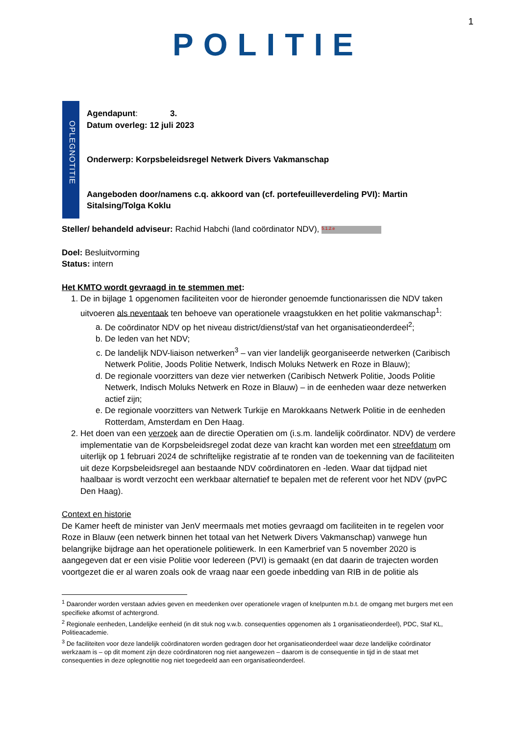1
POLITIE
OPLEGNOTITIE
Agendapunt: 3.
Datum overleg: 12 juli 2023
Onderwerp: Korpsbeleidsregel Netwerk Divers Vakmanschap
Aangeboden door/namens c.q. akkoord van (cf. portefeuilleverdeling PVI): Martin Sitalsing/Tolga Koklu
Steller/ behandeld adviseur: Rachid Habchi (land coördinator NDV), 5.1.2.e
Doel: Besluitvorming
Status: intern
Het KMTO wordt gevraagd in te stemmen met:
1. De in bijlage 1 opgenomen faciliteiten voor de hieronder genoemde functionarissen die NDV taken uitvoeren als neventaak ten behoeve van operationele vraagstukken en het politie vakmanschap<sup>1</sup>:
a. De coördinator NDV op het niveau district/dienst/staf van het organisatieonderdeel<sup>2</sup>;
b. De leden van het NDV;
c. De landelijk NDV-liaison netwerken<sup>3</sup> – van vier landelijk georganiseerde netwerken (Caribisch Netwerk Politie, Joods Politie Netwerk, Indisch Moluks Netwerk en Roze in Blauw);
d. De regionale voorzitters van deze vier netwerken (Caribisch Netwerk Politie, Joods Politie Netwerk, Indisch Moluks Netwerk en Roze in Blauw) – in de eenheden waar deze netwerken actief zijn;
e. De regionale voorzitters van Netwerk Turkije en Marokkaans Netwerk Politie in de eenheden Rotterdam, Amsterdam en Den Haag.
2. Het doen van een verzoek aan de directie Operatien om (i.s.m. landelijk coördinator. NDV) de verdere implementatie van de Korpsbeleidsregel zodat deze van kracht kan worden met een streefdatum om uiterlijk op 1 februari 2024 de schriftelijke registratie af te ronden van de toekenning van de faciliteiten uit deze Korpsbeleidsregel aan bestaande NDV coördinatoren en -leden. Waar dat tijdpad niet haalbaar is wordt verzocht een werkbaar alternatief te bepalen met de referent voor het NDV (pvPC Den Haag).
Context en historie
De Kamer heeft de minister van JenV meermaals met moties gevraagd om faciliteiten in te regelen voor Roze in Blauw (een netwerk binnen het totaal van het Netwerk Divers Vakmanschap) vanwege hun belangrijke bijdrage aan het operationele politiewerk. In een Kamerbrief van 5 november 2020 is aangegeven dat er een visie Politie voor Iedereen (PVI) is gemaakt (en dat daarin de trajecten worden voortgezet die er al waren zoals ook de vraag naar een goede inbedding van RIB in de politie als
<sup>1</sup> Daaronder worden verstaan advies geven en meedenken over operationele vragen of knelpunten m.b.t. de omgang met burgers met een specifieke afkomst of achtergrond.
<sup>2</sup> Regionale eenheden, Landelijke eenheid (in dit stuk nog v.w.b. consequenties opgenomen als 1 organisatieonderdeel), PDC, Staf KL, Politieacademie.
<sup>3</sup> De faciliteiten voor deze landelijk coördinatoren worden gedragen door het organisatieonderdeel waar deze landelijke coördinator werkzaam is – op dit moment zijn deze coördinatoren nog niet aangewezen – daarom is de consequentie in tijd in de staat met consequenties in deze oplegnotitie nog niet toegedeeld aan een organisatieonderdeel.